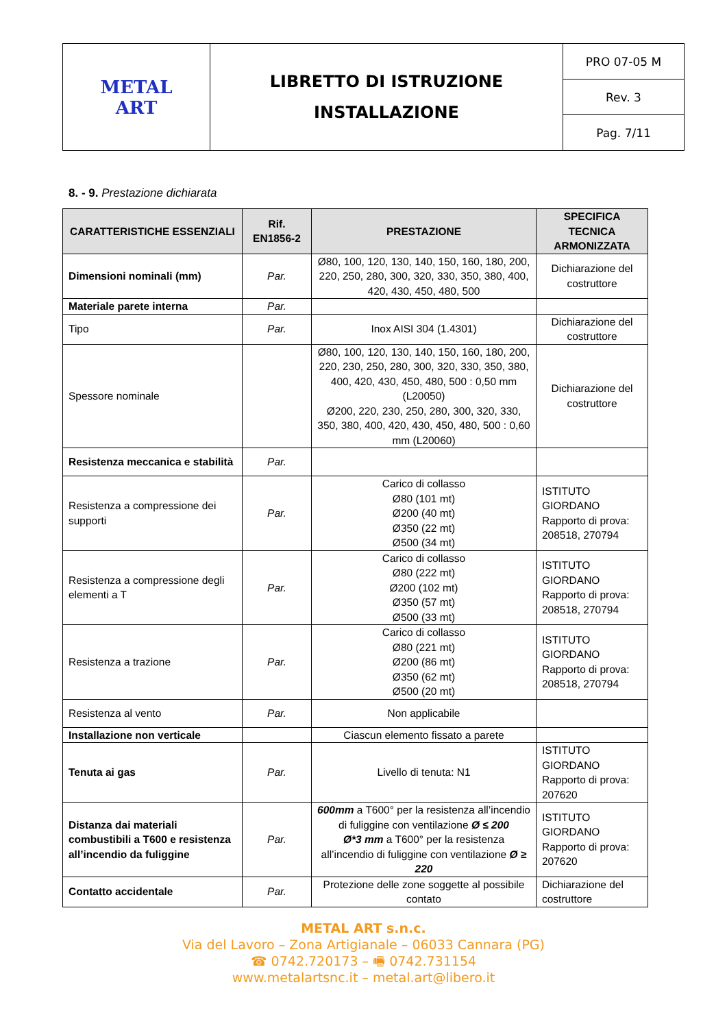| METAL ART | LIBRETTO DI ISTRUZIONE INSTALLAZIONE | PRO 07-05 M |
| | | Rev. 3 |
| | | Pag. 7/11 |
8. - 9. Prestazione dichiarata
| CARATTERISTICHE ESSENZIALI | Rif. EN1856-2 | PRESTAZIONE | SPECIFICA TECNICA ARMONIZZATA |
| --- | --- | --- | --- |
| Dimensioni nominali (mm) | Par. | Ø80, 100, 120, 130, 140, 150, 160, 180, 200, 220, 250, 280, 300, 320, 330, 350, 380, 400, 420, 430, 450, 480, 500 | Dichiarazione del costruttore |
| Materiale parete interna | Par. | | |
| Tipo | Par. | Inox AISI 304 (1.4301) | Dichiarazione del costruttore |
| Spessore nominale | | Ø80, 100, 120, 130, 140, 150, 160, 180, 200, 220, 230, 250, 280, 300, 320, 330, 350, 380, 400, 420, 430, 450, 480, 500 : 0,50 mm (L20050) Ø200, 220, 230, 250, 280, 300, 320, 330, 350, 380, 400, 420, 430, 450, 480, 500 : 0,60 mm (L20060) | Dichiarazione del costruttore |
| Resistenza meccanica e stabilità | Par. | | |
| Resistenza a compressione dei supporti | Par. | Carico di collasso Ø80 (101 mt) Ø200 (40 mt) Ø350 (22 mt) Ø500 (34 mt) | ISTITUTO GIORDANO Rapporto di prova: 208518, 270794 |
| Resistenza a compressione degli elementi a T | Par. | Carico di collasso Ø80 (222 mt) Ø200 (102 mt) Ø350 (57 mt) Ø500 (33 mt) | ISTITUTO GIORDANO Rapporto di prova: 208518, 270794 |
| Resistenza a trazione | Par. | Carico di collasso Ø80 (221 mt) Ø200 (86 mt) Ø350 (62 mt) Ø500 (20 mt) | ISTITUTO GIORDANO Rapporto di prova: 208518, 270794 |
| Resistenza al vento | Par. | Non applicabile | |
| Installazione non verticale | | Ciascun elemento fissato a parete | |
| Tenuta ai gas | Par. | Livello di tenuta: N1 | ISTITUTO GIORDANO Rapporto di prova: 207620 |
| Distanza dai materiali combustibili a T600 e resistenza all’incendio da fuliggine | Par. | 600mm a T600° per la resistenza all’incendio di fuliggine con ventilazione Ø ≤ 200 Ø*3 mm a T600° per la resistenza all’incendio di fuliggine con ventilazione Ø ≥ 220 | ISTITUTO GIORDANO Rapporto di prova: 207620 |
| Contatto accidentale | Par. | Protezione delle zone soggette al possibile contato | Dichiarazione del costruttore |
METAL ART s.n.c.
Via del Lavoro – Zona Artigianale – 06033 Cannara (PG)
☎ 0742.720173 – 🖷 0742.731154
www.metalartsnc.it – metal.art@libero.it